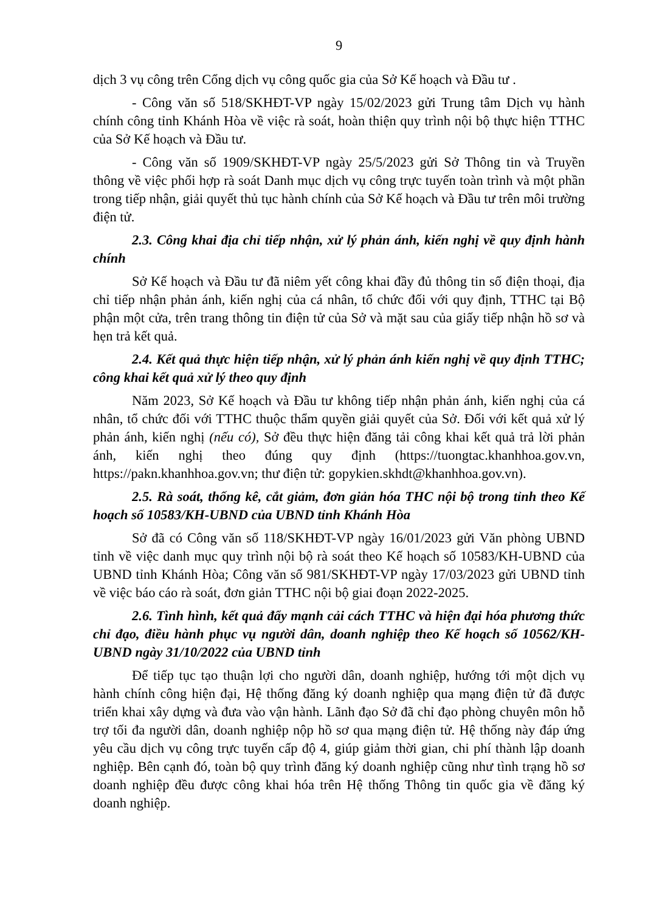9
dịch 3 vụ công trên Cổng dịch vụ công quốc gia của Sở Kế hoạch và Đầu tư .
- Công văn số 518/SKHĐT-VP ngày 15/02/2023 gửi Trung tâm Dịch vụ hành chính công tỉnh Khánh Hòa về việc rà soát, hoàn thiện quy trình nội bộ thực hiện TTHC của Sở Kế hoạch và Đầu tư.
- Công văn số 1909/SKHĐT-VP ngày 25/5/2023 gửi Sở Thông tin và Truyền thông về việc phối hợp rà soát Danh mục dịch vụ công trực tuyến toàn trình và một phần trong tiếp nhận, giải quyết thủ tục hành chính của Sở Kế hoạch và Đầu tư trên môi trường điện tử.
2.3. Công khai địa chỉ tiếp nhận, xử lý phản ánh, kiến nghị về quy định hành chính
Sở Kế hoạch và Đầu tư đã niêm yết công khai đầy đủ thông tin số điện thoại, địa chỉ tiếp nhận phản ánh, kiến nghị của cá nhân, tổ chức đối với quy định, TTHC tại Bộ phận một cửa, trên trang thông tin điện tử của Sở và mặt sau của giấy tiếp nhận hồ sơ và hẹn trả kết quả.
2.4. Kết quả thực hiện tiếp nhận, xử lý phản ánh kiến nghị về quy định TTHC; công khai kết quả xử lý theo quy định
Năm 2023, Sở Kế hoạch và Đầu tư không tiếp nhận phản ánh, kiến nghị của cá nhân, tổ chức đối với TTHC thuộc thẩm quyền giải quyết của Sở. Đối với kết quả xử lý phản ánh, kiến nghị (nếu có), Sở đều thực hiện đăng tải công khai kết quả trả lời phản ánh, kiến nghị theo đúng quy định (https://tuongtac.khanhhoa.gov.vn, https://pakn.khanhhoa.gov.vn; thư điện tử: gopykien.skhdt@khanhhoa.gov.vn).
2.5. Rà soát, thống kê, cắt giảm, đơn giản hóa THC nội bộ trong tỉnh theo Kế hoạch số 10583/KH-UBND của UBND tỉnh Khánh Hòa
Sở đã có Công văn số 118/SKHĐT-VP ngày 16/01/2023 gửi Văn phòng UBND tỉnh về việc danh mục quy trình nội bộ rà soát theo Kế hoạch số 10583/KH-UBND của UBND tỉnh Khánh Hòa; Công văn số 981/SKHĐT-VP ngày 17/03/2023 gửi UBND tỉnh về việc báo cáo rà soát, đơn giản TTHC nội bộ giai đoạn 2022-2025.
2.6. Tình hình, kết quả đẩy mạnh cải cách TTHC và hiện đại hóa phương thức chỉ đạo, điều hành phục vụ người dân, doanh nghiệp theo Kế hoạch số 10562/KH-UBND ngày 31/10/2022 của UBND tỉnh
Để tiếp tục tạo thuận lợi cho người dân, doanh nghiệp, hướng tới một dịch vụ hành chính công hiện đại, Hệ thống đăng ký doanh nghiệp qua mạng điện tử đã được triển khai xây dựng và đưa vào vận hành. Lãnh đạo Sở đã chỉ đạo phòng chuyên môn hỗ trợ tối đa người dân, doanh nghiệp nộp hồ sơ qua mạng điện tử. Hệ thống này đáp ứng yêu cầu dịch vụ công trực tuyến cấp độ 4, giúp giảm thời gian, chi phí thành lập doanh nghiệp. Bên cạnh đó, toàn bộ quy trình đăng ký doanh nghiệp cũng như tình trạng hồ sơ doanh nghiệp đều được công khai hóa trên Hệ thống Thông tin quốc gia về đăng ký doanh nghiệp.